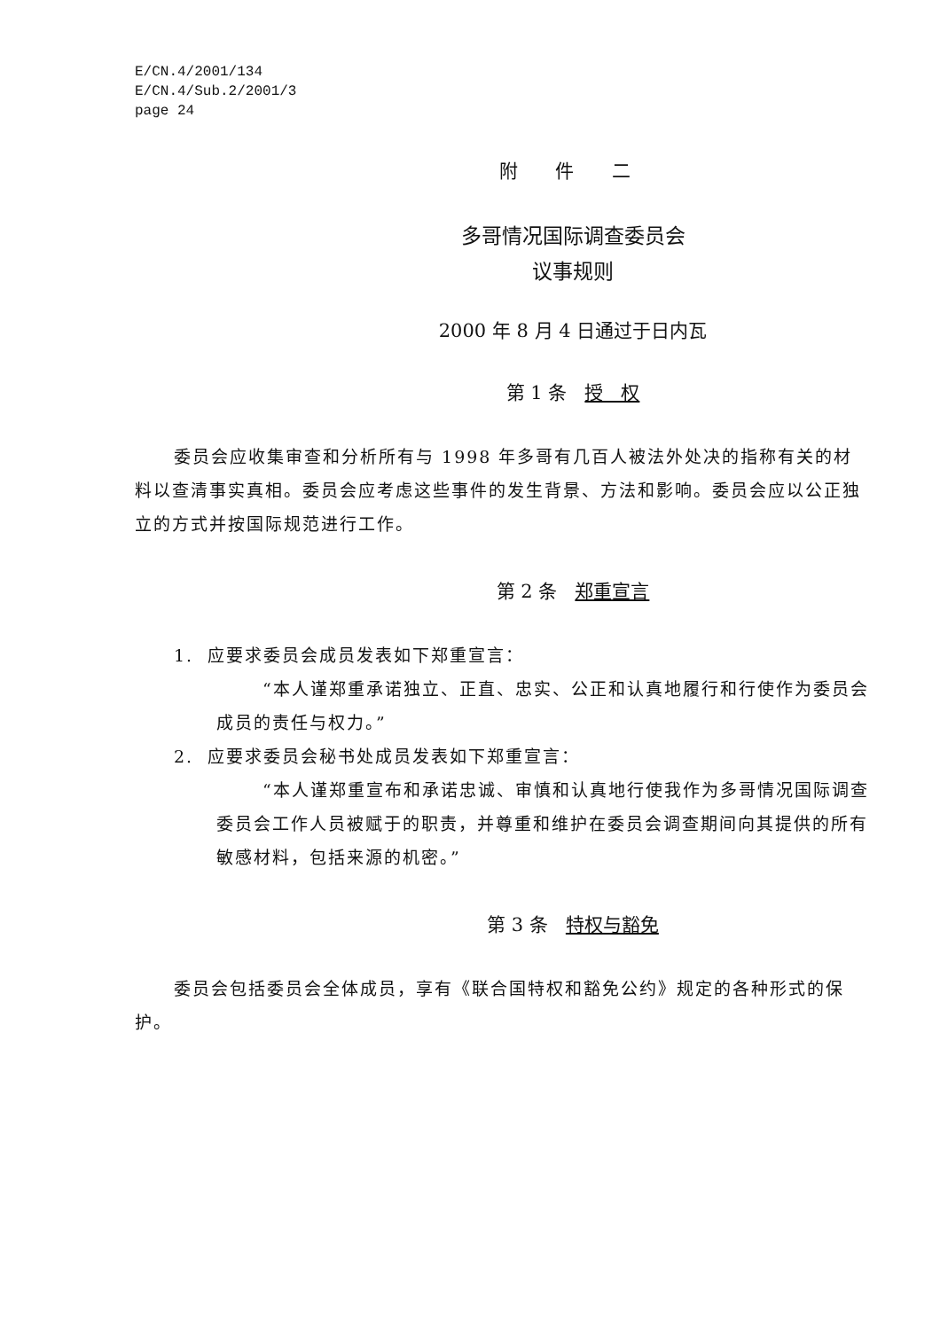E/CN.4/2001/134
E/CN.4/Sub.2/2001/3
page 24
附 件 二
多哥情况国际调查委员会
议事规则
2000 年 8 月 4 日通过于日内瓦
第 1 条 授 权
委员会应收集审查和分析所有与 1998 年多哥有几百人被法外处决的指称有关的材料以查清事实真相。委员会应考虑这些事件的发生背景、方法和影响。委员会应以公正独立的方式并按国际规范进行工作。
第 2 条 郑重宣言
1. 应要求委员会成员发表如下郑重宣言：
“本人谨郑重承诺独立、正直、忠实、公正和认真地履行和行使作为委员会成员的责任与权力。”
2. 应要求委员会秘书处成员发表如下郑重宣言：
“本人谨郑重宣布和承诺忠诚、审慎和认真地行使我作为多哥情况国际调查委员会工作人员被赋于的职责，并尊重和维护在委员会调查期间向其提供的所有敏感材料，包括来源的机密。”
第 3 条 特权与豁免
委员会包括委员会全体成员，享有《联合国特权和豁免公约》规定的各种形式的保护。